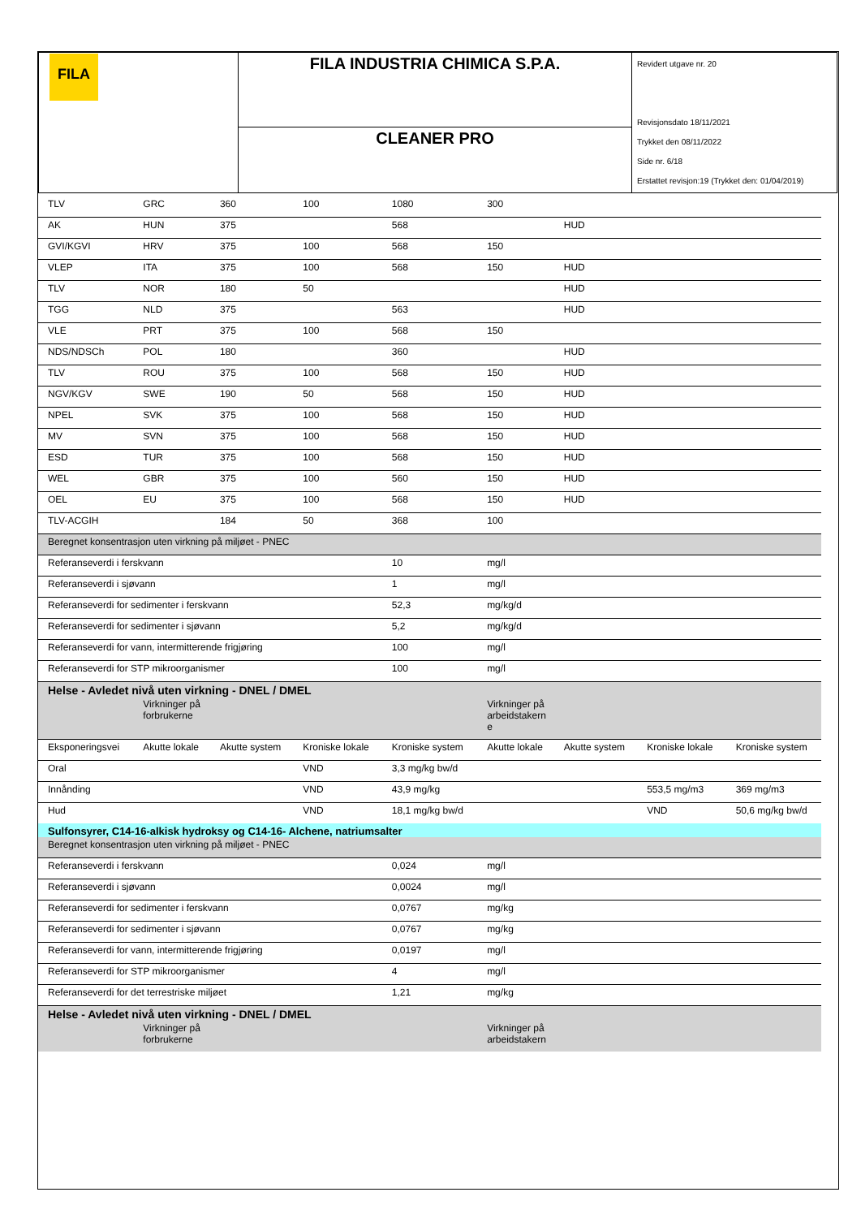| FILA | FILA INDUSTRIA CHIMICA S.P.A. | Revidert utgave nr. 20 Revisjonsdato 18/11/2021 Trykket den 08/11/2022 Side nr. 6/18 Erstattet revisjon:19 (Trykket den: 01/04/2019) |
| | CLEANER PRO | |
| TLV | GRC | 360 | 100 | 1080 | 300 | | | |
| AK | HUN | 375 | | 568 | | HUD | | |
| GVI/KGVI | HRV | 375 | 100 | 568 | 150 | | | |
| VLEP | ITA | 375 | 100 | 568 | 150 | HUD | | |
| TLV | NOR | 180 | 50 | | | HUD | | |
| TGG | NLD | 375 | | 563 | | HUD | | |
| VLE | PRT | 375 | 100 | 568 | 150 | | | |
| NDS/NDSCh | POL | 180 | | 360 | | HUD | | |
| TLV | ROU | 375 | 100 | 568 | 150 | HUD | | |
| NGV/KGV | SWE | 190 | 50 | 568 | 150 | HUD | | |
| NPEL | SVK | 375 | 100 | 568 | 150 | HUD | | |
| MV | SVN | 375 | 100 | 568 | 150 | HUD | | |
| ESD | TUR | 375 | 100 | 568 | 150 | HUD | | |
| WEL | GBR | 375 | 100 | 560 | 150 | HUD | | |
| OEL | EU | 375 | 100 | 568 | 150 | HUD | | |
| TLV-ACGIH | | 184 | 50 | 368 | 100 | | | |
| Beregnet konsentrasjon uten virkning på miljøet - PNEC | | | | | | | | |
| Referanseverdi i ferskvann | | | | 10 | mg/l | | | |
| Referanseverdi i sjøvann | | | | 1 | mg/l | | | |
| Referanseverdi for sedimenter i ferskvann | | | | 52,3 | mg/kg/d | | | |
| Referanseverdi for sedimenter i sjøvann | | | | 5,2 | mg/kg/d | | | |
| Referanseverdi for vann, intermitterende frigjøring | | | | 100 | mg/l | | | |
| Referanseverdi for STP mikroorganismer | | | | 100 | mg/l | | | |
| Helse - Avledet nivå uten virkning - DNEL / DMEL | | | | | | | | |
| | Virkninger på forbrukerne | | | | Virkninger på arbeidstakern e | | | |
| Eksponeringsvei | Akutte lokale | Akutte system | Kroniske lokale | Kroniske system | Akutte lokale | Akutte system | Kroniske lokale | Kroniske system |
| Oral | | | VND | 3,3 mg/kg bw/d | | | | |
| Innånding | | | VND | 43,9 mg/kg | | | 553,5 mg/m3 | 369 mg/m3 |
| Hud | | | VND | 18,1 mg/kg bw/d | | | VND | 50,6 mg/kg bw/d |
| Sulfonsyrer, C14-16-alkisk hydroksy og C14-16- Alchene, natriumsalter | | | | | | | | |
| Beregnet konsentrasjon uten virkning på miljøet - PNEC | | | | | | | | |
| Referanseverdi i ferskvann | | | | 0,024 | mg/l | | | |
| Referanseverdi i sjøvann | | | | 0,0024 | mg/l | | | |
| Referanseverdi for sedimenter i ferskvann | | | | 0,0767 | mg/kg | | | |
| Referanseverdi for sedimenter i sjøvann | | | | 0,0767 | mg/kg | | | |
| Referanseverdi for vann, intermitterende frigjøring | | | | 0,0197 | mg/l | | | |
| Referanseverdi for STP mikroorganismer | | | | 4 | mg/l | | | |
| Referanseverdi for det terrestriske miljøet | | | | 1,21 | mg/kg | | | |
| Helse - Avledet nivå uten virkning - DNEL / DMEL | | | | | | | | |
| | Virkninger på forbrukerne | | | | Virkninger på arbeidstakern | | | |